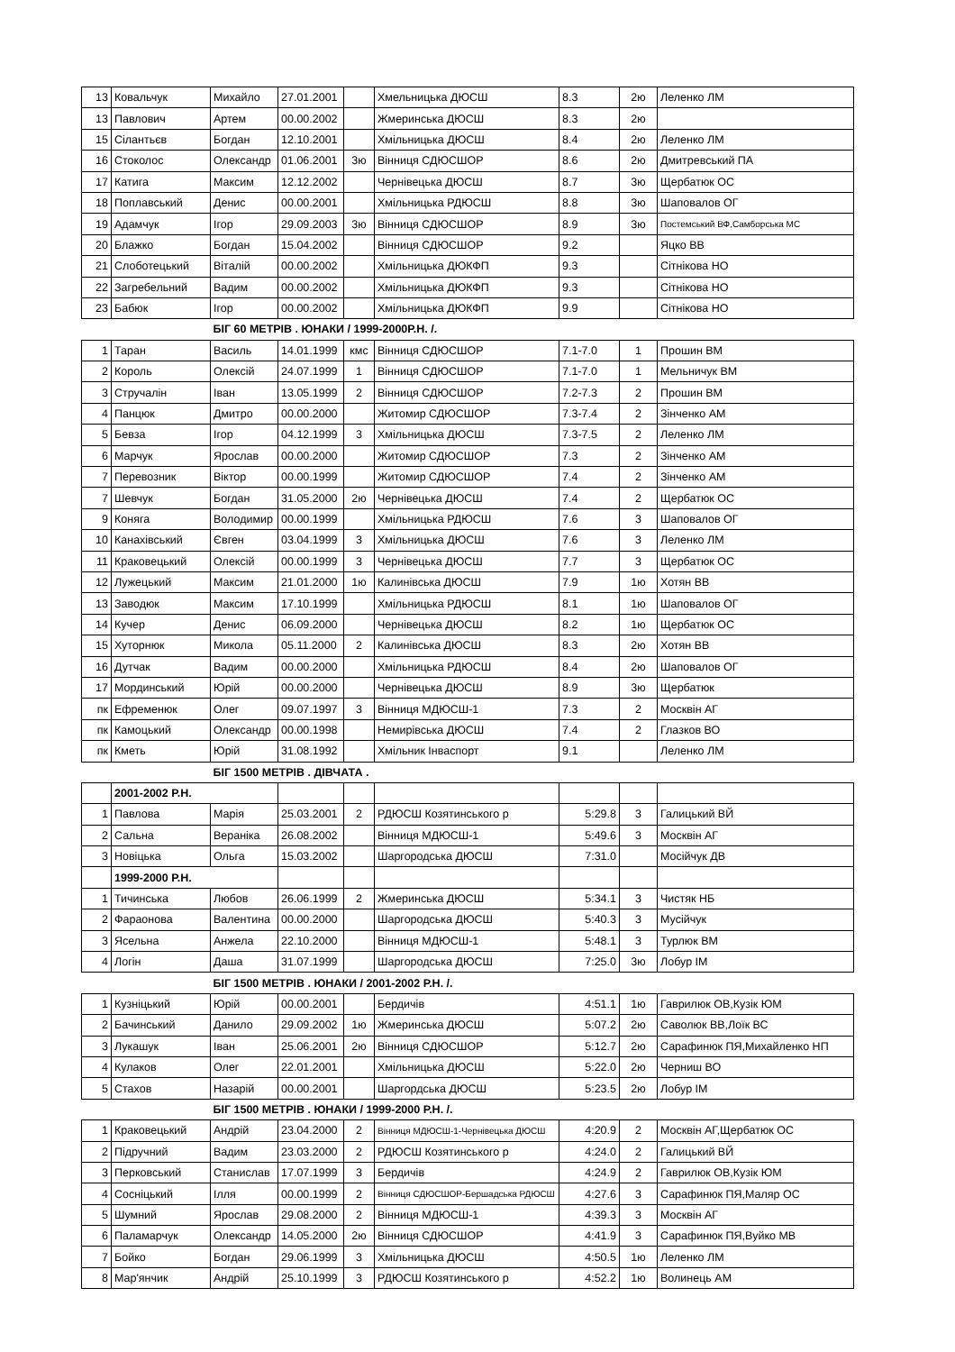| 13 | Ковальчук | Михайло | 27.01.2001 | | Хмельницька ДЮСШ | 8.3 | 2ю | Леленко ЛМ |
| 13 | Павлович | Артем | 00.00.2002 | | Жмеринська ДЮСШ | 8.3 | 2ю | |
| 15 | Сілантьєв | Богдан | 12.10.2001 | | Хмільницька ДЮСШ | 8.4 | 2ю | Леленко ЛМ |
| 16 | Стоколос | Олександр | 01.06.2001 | 3ю | Вінниця СДЮСШОР | 8.6 | 2ю | Дмитревський ПА |
| 17 | Катига | Максим | 12.12.2002 | | Чернівецька ДЮСШ | 8.7 | 3ю | Щербатюк ОС |
| 18 | Поплавський | Денис | 00.00.2001 | | Хмільницька РДЮСШ | 8.8 | 3ю | Шаповалов ОГ |
| 19 | Адамчук | Ігор | 29.09.2003 | 3ю | Вінниця СДЮСШОР | 8.9 | 3ю | Постемський ВФ,Самборська МС |
| 20 | Блажко | Богдан | 15.04.2002 | | Вінниця СДЮСШОР | 9.2 | | Яцко ВВ |
| 21 | Слоботецький | Віталій | 00.00.2002 | | Хмільницька ДЮКФП | 9.3 | | Сітнікова НО |
| 22 | Загребельний | Вадим | 00.00.2002 | | Хмільницька ДЮКФП | 9.3 | | Сітнікова НО |
| 23 | Бабюк | Ігор | 00.00.2002 | | Хмільницька ДЮКФП | 9.9 | | Сітнікова НО |
| | | БІГ 60 МЕТРІВ . ЮНАКИ / 1999-2000Р.Н. /. | | | | | | |
| 1 | Таран | Василь | 14.01.1999 | кмс | Вінниця СДЮСШОР | 7.1-7.0 | 1 | Прошин ВМ |
| 2 | Король | Олексій | 24.07.1999 | 1 | Вінниця СДЮСШОР | 7.1-7.0 | 1 | Мельничук ВМ |
| 3 | Стручалін | Іван | 13.05.1999 | 2 | Вінниця СДЮСШОР | 7.2-7.3 | 2 | Прошин ВМ |
| 4 | Панцюк | Дмитро | 00.00.2000 | | Житомир СДЮСШОР | 7.3-7.4 | 2 | Зінченко АМ |
| 5 | Бевза | Ігор | 04.12.1999 | 3 | Хмільницька ДЮСШ | 7.3-7.5 | 2 | Леленко ЛМ |
| 6 | Марчук | Ярослав | 00.00.2000 | | Житомир СДЮСШОР | 7.3 | 2 | Зінченко АМ |
| 7 | Перевозник | Віктор | 00.00.1999 | | Житомир СДЮСШОР | 7.4 | 2 | Зінченко АМ |
| 7 | Шевчук | Богдан | 31.05.2000 | 2ю | Чернівецька ДЮСШ | 7.4 | 2 | Щербатюк ОС |
| 9 | Коняга | Володимир | 00.00.1999 | | Хмільницька РДЮСШ | 7.6 | 3 | Шаповалов ОГ |
| 10 | Канахівський | Євген | 03.04.1999 | 3 | Хмільницька ДЮСШ | 7.6 | 3 | Леленко ЛМ |
| 11 | Краковецький | Олексій | 00.00.1999 | 3 | Чернівецька ДЮСШ | 7.7 | 3 | Щербатюк ОС |
| 12 | Лужецький | Максим | 21.01.2000 | 1ю | Калинівська ДЮСШ | 7.9 | 1ю | Хотян ВВ |
| 13 | Заводюк | Максим | 17.10.1999 | | Хмільницька РДЮСШ | 8.1 | 1ю | Шаповалов ОГ |
| 14 | Кучер | Денис | 06.09.2000 | | Чернівецька ДЮСШ | 8.2 | 1ю | Щербатюк ОС |
| 15 | Хуторнюк | Микола | 05.11.2000 | 2 | Калинівська ДЮСШ | 8.3 | 2ю | Хотян ВВ |
| 16 | Дутчак | Вадим | 00.00.2000 | | Хмільницька РДЮСШ | 8.4 | 2ю | Шаповалов ОГ |
| 17 | Мординський | Юрій | 00.00.2000 | | Чернівецька ДЮСШ | 8.9 | 3ю | Щербатюк |
| пк | Ефременюк | Олег | 09.07.1997 | 3 | Вінниця МДЮСШ-1 | 7.3 | 2 | Москвін АГ |
| пк | Камоцький | Олександр | 00.00.1998 | | Немирівська ДЮСШ | 7.4 | 2 | Глазков ВО |
| пк | Кметь | Юрій | 31.08.1992 | | Хмільник Інваспорт | 9.1 | | Леленко ЛМ |
| | | БІГ 1500 МЕТРІВ . ДІВЧАТА . | | | | | | |
| | 2001-2002 Р.Н. | | | | | | | |
| 1 | Павлова | Марія | 25.03.2001 | 2 | РДЮСШ Козятинського р | 5:29.8 | 3 | Галицький ВЙ |
| 2 | Сальна | Вераніка | 26.08.2002 | | Вінниця МДЮСШ-1 | 5:49.6 | 3 | Москвін АГ |
| 3 | Новіцька | Ольга | 15.03.2002 | | Шаргородська ДЮСШ | 7:31.0 | | Мосійчук ДВ |
| | 1999-2000 Р.Н. | | | | | | | |
| 1 | Тичинська | Любов | 26.06.1999 | 2 | Жмеринська ДЮСШ | 5:34.1 | 3 | Чистяк НБ |
| 2 | Фараонова | Валентина | 00.00.2000 | | Шаргородська ДЮСШ | 5:40.3 | 3 | Мусійчук |
| 3 | Ясельна | Анжела | 22.10.2000 | | Вінниця МДЮСШ-1 | 5:48.1 | 3 | Турлюк ВМ |
| 4 | Логін | Даша | 31.07.1999 | | Шаргородська ДЮСШ | 7:25.0 | 3ю | Лобур ІМ |
| | | БІГ 1500 МЕТРІВ . ЮНАКИ / 2001-2002 Р.Н. /. | | | | | | |
| 1 | Кузніцький | Юрій | 00.00.2001 | | Бердичів | 4:51.1 | 1ю | Гаврилюк ОВ,Кузік ЮМ |
| 2 | Бачинський | Данило | 29.09.2002 | 1ю | Жмеринська ДЮСШ | 5:07.2 | 2ю | Саволюк ВВ,Лоїк ВС |
| 3 | Лукашук | Іван | 25.06.2001 | 2ю | Вінниця СДЮСШОР | 5:12.7 | 2ю | Сарафинюк ПЯ,Михайленко НП |
| 4 | Кулаков | Олег | 22.01.2001 | | Хмільницька ДЮСШ | 5:22.0 | 2ю | Черниш ВО |
| 5 | Стахов | Назарій | 00.00.2001 | | Шаргордська ДЮСШ | 5:23.5 | 2ю | Лобур ІМ |
| | | БІГ 1500 МЕТРІВ . ЮНАКИ / 1999-2000 Р.Н. /. | | | | | | |
| 1 | Краковецький | Андрій | 23.04.2000 | 2 | Вінниця МДЮСШ-1-Чернівецька ДЮСШ | 4:20.9 | 2 | Москвін АГ,Щербатюк ОС |
| 2 | Підручний | Вадим | 23.03.2000 | 2 | РДЮСШ Козятинського р | 4:24.0 | 2 | Галицький ВЙ |
| 3 | Перковський | Станислав | 17.07.1999 | 3 | Бердичів | 4:24.9 | 2 | Гаврилюк ОВ,Кузік ЮМ |
| 4 | Сосніцький | Ілля | 00.00.1999 | 2 | Вінниця СДЮСШОР-Бершадська РДЮСШ | 4:27.6 | 3 | Сарафинюк ПЯ,Маляр ОС |
| 5 | Шумний | Ярослав | 29.08.2000 | 2 | Вінниця МДЮСШ-1 | 4:39.3 | 3 | Москвін АГ |
| 6 | Паламарчук | Олександр | 14.05.2000 | 2ю | Вінниця СДЮСШОР | 4:41.9 | 3 | Сарафинюк ПЯ,Вуйко МВ |
| 7 | Бойко | Богдан | 29.06.1999 | 3 | Хмільницька ДЮСШ | 4:50.5 | 1ю | Леленко ЛМ |
| 8 | Мар'янчик | Андрій | 25.10.1999 | 3 | РДЮСШ Козятинського р | 4:52.2 | 1ю | Волинець АМ |